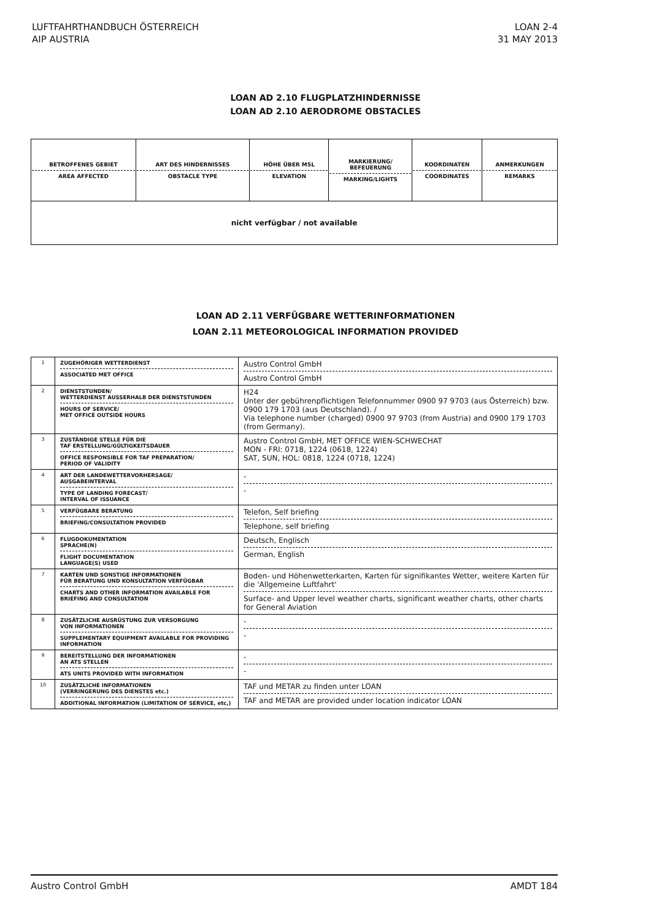LUFTFAHRTHANDBUCH ÖSTERREICH
AIP AUSTRIA
LOAN 2-4
31 MAY 2013
LOAN AD 2.10 FLUGPLATZHINDERNISSE
LOAN AD 2.10 AERODROME OBSTACLES
| BETROFFENES GEBIET AREA AFFECTED | ART DES HINDERNISSES OBSTACLE TYPE | HÖHE ÜBER MSL ELEVATION | MARKIERUNG/ BEFEUERUNG MARKING/LIGHTS | KOORDINATEN COORDINATES | ANMERKUNGEN REMARKS |
| --- | --- | --- | --- | --- | --- |
| nicht verfügbar / not available | | | | | |
LOAN AD 2.11 VERFÜGBARE WETTERINFORMATIONEN
LOAN 2.11 METEOROLOGICAL INFORMATION PROVIDED
| 1 | ZUGEHÖRIGER WETTERDIENST ASSOCIATED MET OFFICE | Austro Control GmbH Austro Control GmbH |
| 2 | DIENSTSTUNDEN/ WETTERDIENST AUSSERHALB DER DIENSTSTUNDEN HOURS OF SERVICE/ MET OFFICE OUTSIDE HOURS | H24 Unter der gebührenpflichtigen Telefonnummer 0900 97 9703 (aus Österreich) bzw. 0900 179 1703 (aus Deutschland). / Via telephone number (charged) 0900 97 9703 (from Austria) and 0900 179 1703 (from Germany). |
| 3 | ZUSTÄNDIGE STELLE FÜR DIE TAF ERSTELLUNG/GÜLTIGKEITSDAUER OFFICE RESPONSIBLE FOR TAF PREPARATION/ PERIOD OF VALIDITY | Austro Control GmbH, MET OFFICE WIEN-SCHWECHAT MON - FRI: 0718, 1224 (0618, 1224) SAT, SUN, HOL: 0818, 1224 (0718, 1224) |
| 4 | ART DER LANDEWETTERVORHERSAGE/ AUSGABEINTERVAL TYPE OF LANDING FORECAST/ INTERVAL OF ISSUANCE | - - |
| 5 | VERFÜGBARE BERATUNG BRIEFING/CONSULTATION PROVIDED | Telefon, Self briefing Telephone, self briefing |
| 6 | FLUGDOKUMENTATION SPRACHE(N) FLIGHT DOCUMENTATION LANGUAGE(S) USED | Deutsch, Englisch German, English |
| 7 | KARTEN UND SONSTIGE INFORMATIONEN FÜR BERATUNG UND KONSULTATION VERFÜGBAR CHARTS AND OTHER INFORMATION AVAILABLE FOR BRIEFING AND CONSULTATION | Boden- und Höhenwetterkarten, Karten für signifikantes Wetter, weitere Karten für die 'Allgemeine Luftfahrt' Surface- and Upper level weather charts, significant weather charts, other charts for General Aviation |
| 8 | ZUSÄTZLICHE AUSRÜSTUNG ZUR VERSORGUNG VON INFORMATIONEN SUPPLEMENTARY EQUIPMENT AVAILABLE FOR PROVIDING INFORMATION | - - |
| 9 | BEREITSTELLUNG DER INFORMATIONEN AN ATS STELLEN ATS UNITS PROVIDED WITH INFORMATION | - - |
| 10 | ZUSÄTZLICHE INFORMATIONEN (VERRINGERUNG DES DIENSTES etc.) ADDITIONAL INFORMATION (LIMITATION OF SERVICE, etc,) | TAF und METAR zu finden unter LOAN TAF and METAR are provided under location indicator LOAN |
Austro Control GmbH AMDT 184